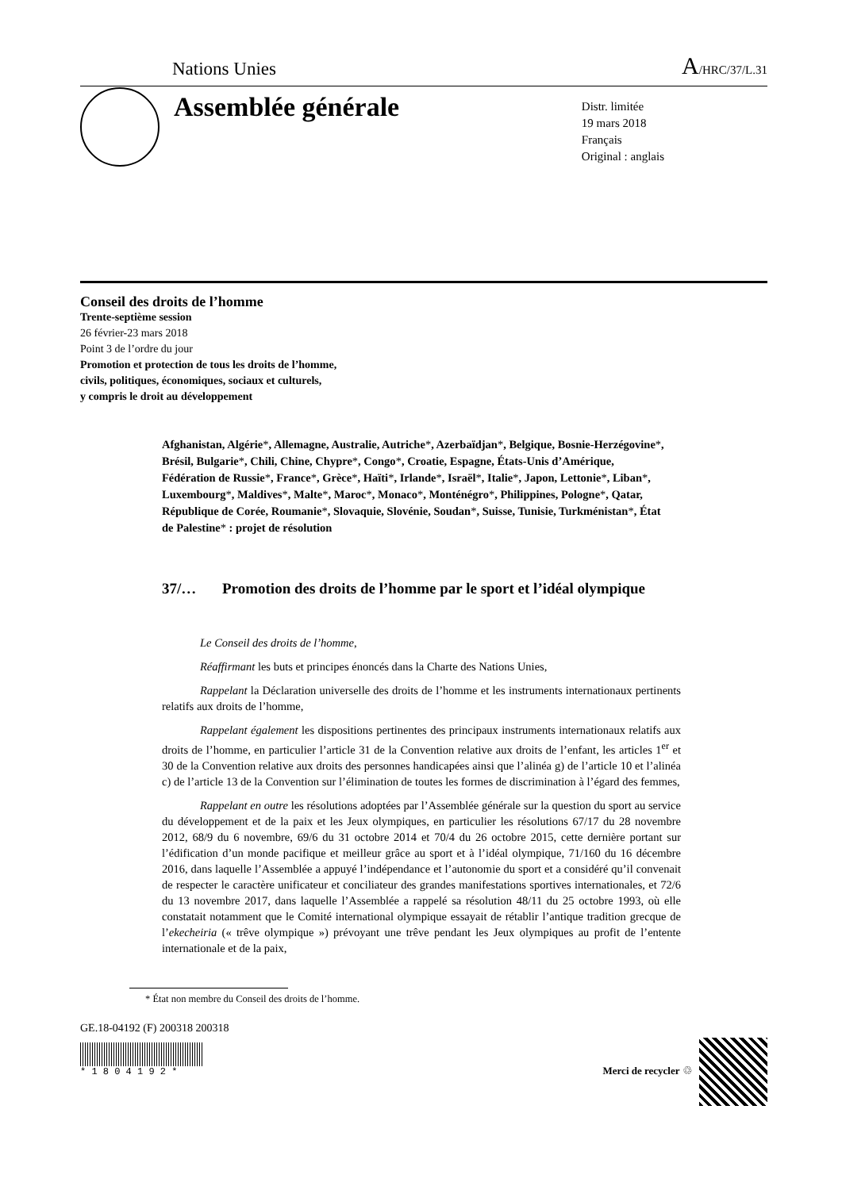Nations Unies A/HRC/37/L.31
Assemblée générale
Distr. limitée
19 mars 2018
Français
Original : anglais
Conseil des droits de l’homme
Trente-septième session
26 février-23 mars 2018
Point 3 de l’ordre du jour
Promotion et protection de tous les droits de l’homme,
civils, politiques, économiques, sociaux et culturels,
y compris le droit au développement
Afghanistan, Algérie*, Allemagne, Australie, Autriche*, Azerbaïdjan*, Belgique, Bosnie-Herzégovine*, Brésil, Bulgarie*, Chili, Chine, Chypre*, Congo*, Croatie, Espagne, États-Unis d’Amérique, Fédération de Russie*, France*, Grèce*, Haïti*, Irlande*, Israël*, Italie*, Japon, Lettonie*, Liban*, Luxembourg*, Maldives*, Malte*, Maroc*, Monaco*, Monténégro*, Philippines, Pologne*, Qatar, République de Corée, Roumanie*, Slovaquie, Slovénie, Soudan*, Suisse, Tunisie, Turkménistan*, État de Palestine* : projet de résolution
37/… Promotion des droits de l’homme par le sport et l’idéal olympique
Le Conseil des droits de l’homme,
Réaffirmant les buts et principes énoncés dans la Charte des Nations Unies,
Rappelant la Déclaration universelle des droits de l’homme et les instruments internationaux pertinents relatifs aux droits de l’homme,
Rappelant également les dispositions pertinentes des principaux instruments internationaux relatifs aux droits de l’homme, en particulier l’article 31 de la Convention relative aux droits de l’enfant, les articles 1<sup>er</sup> et 30 de la Convention relative aux droits des personnes handicapées ainsi que l’alinéa g) de l’article 10 et l’alinéa c) de l’article 13 de la Convention sur l’élimination de toutes les formes de discrimination à l’égard des femmes,
Rappelant en outre les résolutions adoptées par l’Assemblée générale sur la question du sport au service du développement et de la paix et les Jeux olympiques, en particulier les résolutions 67/17 du 28 novembre 2012, 68/9 du 6 novembre, 69/6 du 31 octobre 2014 et 70/4 du 26 octobre 2015, cette dernière portant sur l’édification d’un monde pacifique et meilleur grâce au sport et à l’idéal olympique, 71/160 du 16 décembre 2016, dans laquelle l’Assemblée a appuyé l’indépendance et l’autonomie du sport et a considéré qu’il convenait de respecter le caractère unificateur et conciliateur des grandes manifestations sportives internationales, et 72/6 du 13 novembre 2017, dans laquelle l’Assemblée a rappelé sa résolution 48/11 du 25 octobre 1993, où elle constatait notamment que le Comité international olympique essayait de rétablir l’antique tradition grecque de l’ekecheiria (« trêve olympique ») prévoyant une trêve pendant les Jeux olympiques au profit de l’entente internationale et de la paix,
* État non membre du Conseil des droits de l’homme.
GE.18-04192 (F) 200318 200318
* 1 8 0 4 1 9 2 *
Merci de recycler ♲